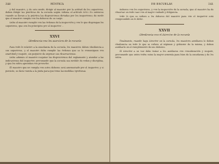240 RÚSTICA
y del maestro, y de este modo, dirigir al maestro por la actitud de los superiores, deben dirigir las prácticas de la escuela según ordena el artículo XVII. Es entonces cuando se llevan a la práctica las disposiciones dictadas por los inspectores; de modo que el maestro cumpla con los deberes de su cargo.
Debe el maestro cumplir con las órdenes de la inspección y con lo que dispongan los superiores, que son los principios por el Inspector ...
XXVI
Obediencia con los maestros de la escuela
Para todo lo relativo a la enseñanza de la escuela, los maestros deben obediencia a sus superiores, y el maestro debe cumplir las órdenes que se le comuniquen con exactitud y respeto, sin perjuicio de exponer sus observaciones.
Debe además el maestro respetar las disposiciones del reglamento y atender a las indicaciones del Inspector, procurando que la escuela sea modelo de orden y disciplina, y que los niños aprendan con provecho.
El maestro que no cumpla con estos deberes será amonestado por el Inspector, y si persiste, se dará cuenta a la Junta para que tome las medidas oportunas.
DE ESCUELAS 241
Deberes con los superiores, y con la inspección de la escuela, que el maestro ha de observar en todo caso con el mayor cuidado y diligencia.
Todo lo que se refiere a los deberes del maestro para con el Inspector está comprendido en lo dicho.
XXVII
Obediencia con el Director de la escuela
Finalmente, cuando haya Director en la escuela, los maestros auxiliares le deben obediencia en todo lo que se refiere al régimen y gobierno de la misma, y deben auxiliarle en el cumplimiento de sus deberes.
El Director a su vez debe tratar a los auxiliares con consideración y respeto, procurando que entre todos reine la mayor armonía para bien de la enseñanza y de los niños.